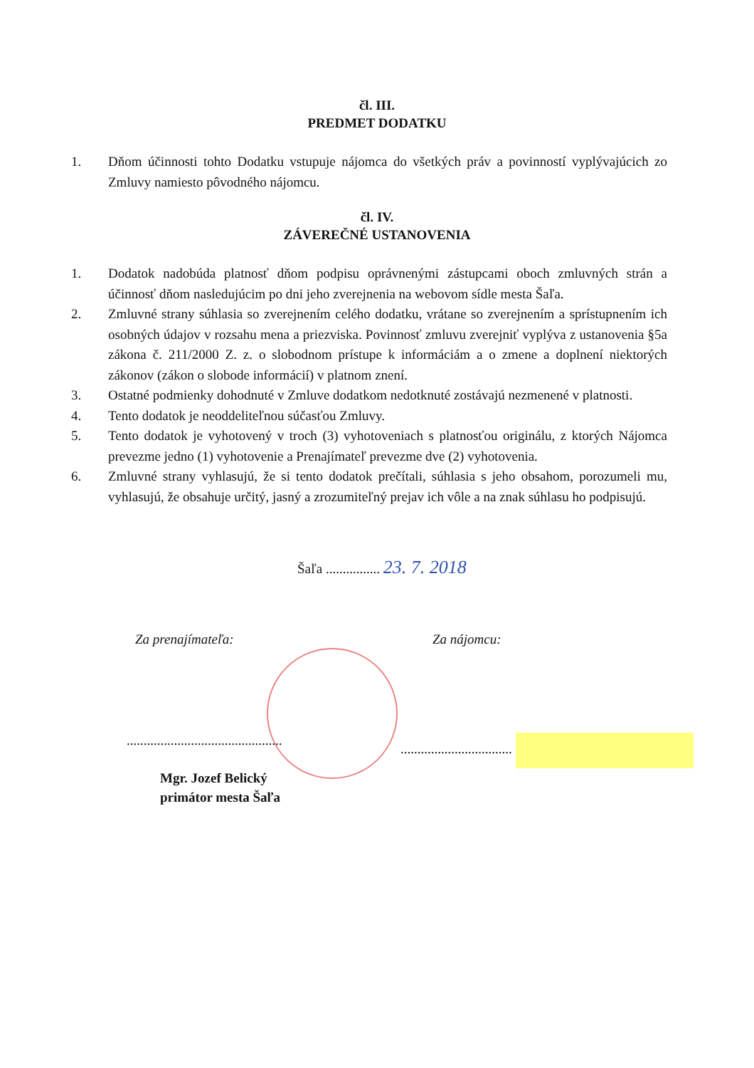čl. III.
PREDMET DODATKU
1. Dňom účinnosti tohto Dodatku vstupuje nájomca do všetkých práv a povinností vyplývajúcich zo Zmluvy namiesto pôvodného nájomcu.
čl. IV.
ZÁVEREČNÉ USTANOVENIA
1. Dodatok nadobúda platnosť dňom podpisu oprávnenými zástupcami oboch zmluvných strán a účinnosť dňom nasledujúcim po dni jeho zverejnenia na webovom sídle mesta Šaľa.
2. Zmluvné strany súhlasia so zverejnením celého dodatku, vrátane so zverejnením a sprístupnením ich osobných údajov v rozsahu mena a priezviska. Povinnosť zmluvu zverejniť vyplýva z ustanovenia §5a zákona č. 211/2000 Z. z. o slobodnom prístupe k informáciám a o zmene a doplnení niektorých zákonov (zákon o slobode informácií) v platnom znení.
3. Ostatné podmienky dohodnuté v Zmluve dodatkom nedotknuté zostávajú nezmenené v platnosti.
4. Tento dodatok je neoddeliteľnou súčasťou Zmluvy.
5. Tento dodatok je vyhotovený v troch (3) vyhotoveniach s platnosťou originálu, z ktorých Nájomca prevezme jedno (1) vyhotovenie a Prenajímateľ prevezme dve (2) vyhotovenia.
6. Zmluvné strany vyhlasujú, že si tento dodatok prečítali, súhlasia s jeho obsahom, porozumeli mu, vyhlasujú, že obsahuje určitý, jasný a zrozumiteľný prejav ich vôle a na znak súhlasu ho podpisujú.
Šaľa ................ 23. 7. 2018
Za prenajímateľa: Za nájomcu:
..............................................
.................................
Mgr. Jozef Belický
primátor mesta Šaľa